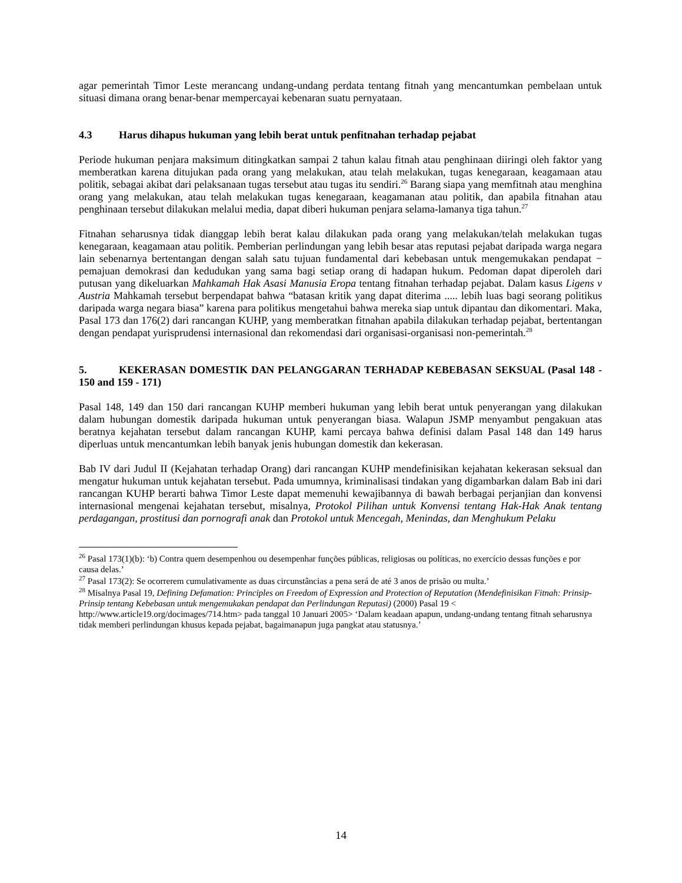agar pemerintah Timor Leste merancang undang-undang perdata tentang fitnah yang mencantumkan pembelaan untuk situasi dimana orang benar-benar mempercayai kebenaran suatu pernyataan.
4.3 Harus dihapus hukuman yang lebih berat untuk penfitnahan terhadap pejabat
Periode hukuman penjara maksimum ditingkatkan sampai 2 tahun kalau fitnah atau penghinaan diiringi oleh faktor yang memberatkan karena ditujukan pada orang yang melakukan, atau telah melakukan, tugas kenegaraan, keagamaan atau politik, sebagai akibat dari pelaksanaan tugas tersebut atau tugas itu sendiri.<sup>26</sup> Barang siapa yang memfitnah atau menghina orang yang melakukan, atau telah melakukan tugas kenegaraan, keagamanan atau politik, dan apabila fitnahan atau penghinaan tersebut dilakukan melalui media, dapat diberi hukuman penjara selama-lamanya tiga tahun.<sup>27</sup>
Fitnahan seharusnya tidak dianggap lebih berat kalau dilakukan pada orang yang melakukan/telah melakukan tugas kenegaraan, keagamaan atau politik. Pemberian perlindungan yang lebih besar atas reputasi pejabat daripada warga negara lain sebenarnya bertentangan dengan salah satu tujuan fundamental dari kebebasan untuk mengemukakan pendapat − pemajuan demokrasi dan kedudukan yang sama bagi setiap orang di hadapan hukum. Pedoman dapat diperoleh dari putusan yang dikeluarkan Mahkamah Hak Asasi Manusia Eropa tentang fitnahan terhadap pejabat. Dalam kasus Ligens v Austria Mahkamah tersebut berpendapat bahwa “batasan kritik yang dapat diterima ..... lebih luas bagi seorang politikus daripada warga negara biasa” karena para politikus mengetahui bahwa mereka siap untuk dipantau dan dikomentari. Maka, Pasal 173 dan 176(2) dari rancangan KUHP, yang memberatkan fitnahan apabila dilakukan terhadap pejabat, bertentangan dengan pendapat yurisprudensi internasional dan rekomendasi dari organisasi-organisasi non-pemerintah.<sup>28</sup>
5. KEKERASAN DOMESTIK DAN PELANGGARAN TERHADAP KEBEBASAN SEKSUAL (Pasal 148 - 150 and 159 - 171)
Pasal 148, 149 dan 150 dari rancangan KUHP memberi hukuman yang lebih berat untuk penyerangan yang dilakukan dalam hubungan domestik daripada hukuman untuk penyerangan biasa. Walapun JSMP menyambut pengakuan atas beratnya kejahatan tersebut dalam rancangan KUHP, kami percaya bahwa definisi dalam Pasal 148 dan 149 harus diperluas untuk mencantumkan lebih banyak jenis hubungan domestik dan kekerasan.
Bab IV dari Judul II (Kejahatan terhadap Orang) dari rancangan KUHP mendefinisikan kejahatan kekerasan seksual dan mengatur hukuman untuk kejahatan tersebut. Pada umumnya, kriminalisasi tindakan yang digambarkan dalam Bab ini dari rancangan KUHP berarti bahwa Timor Leste dapat memenuhi kewajibannya di bawah berbagai perjanjian dan konvensi internasional mengenai kejahatan tersebut, misalnya, Protokol Pilihan untuk Konvensi tentang Hak-Hak Anak tentang perdagangan, prostitusi dan pornografi anak dan Protokol untuk Mencegah, Menindas, dan Menghukum Pelaku
<sup>26</sup> Pasal 173(1)(b): ‘b) Contra quem desempenhou ou desempenhar funções públicas, religiosas ou políticas, no exercício dessas funções e por causa delas.’
<sup>27</sup> Pasal 173(2): Se ocorrerem cumulativamente as duas circunstâncias a pena será de até 3 anos de prisão ou multa.’
<sup>28</sup> Misalnya Pasal 19, Defining Defamation: Principles on Freedom of Expression and Protection of Reputation (Mendefinisikan Fitnah: Prinsip-Prinsip tentang Kebebasan untuk mengemukakan pendapat dan Perlindungan Reputasi) (2000) Pasal 19 < http://www.article19.org/docimages/714.htm> pada tanggal 10 Januari 2005> ‘Dalam keadaan apapun, undang-undang tentang fitnah seharusnya tidak memberi perlindungan khusus kepada pejabat, bagaimanapun juga pangkat atau statusnya.’
14